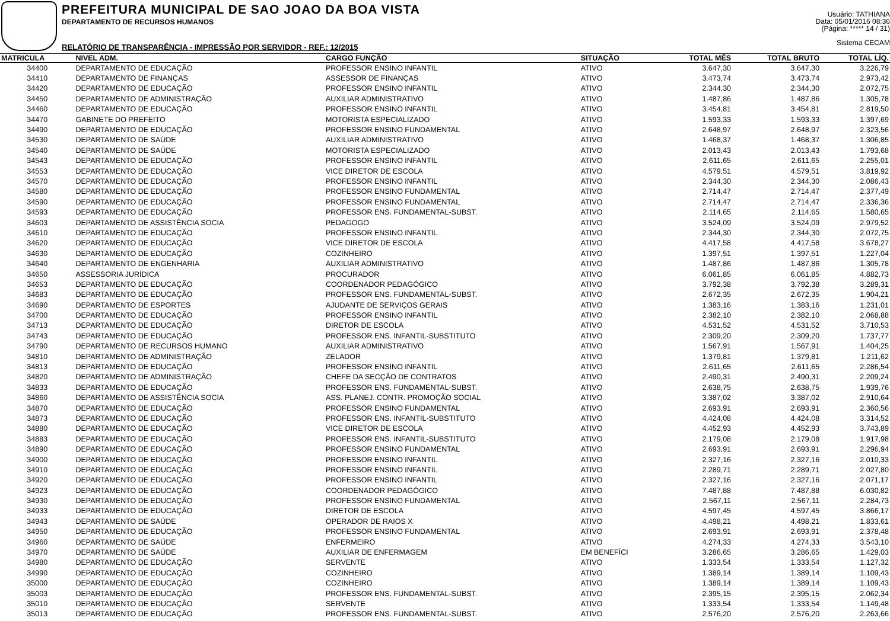PREFEITURA MUNICIPAL DE SAO JOAO DA BOA VISTA
DEPARTAMENTO DE RECURSOS HUMANOS
RELATÓRIO DE TRANSPARÊNCIA - IMPRESSÃO POR SERVIDOR - REF.: 12/2015
Usuário: TATHIANA
Data: 05/01/2016 08:36
(Página: ***** 14 / 31)
Sistema CECAM
| MATRICULA | NIVEL ADM. | CARGO FUNÇÃO | SITUAÇÃO | TOTAL MÊS | TOTAL BRUTO | TOTAL LÍQ. |
| --- | --- | --- | --- | --- | --- | --- |
| 34400 | DEPARTAMENTO DE EDUCAÇÃO | PROFESSOR ENSINO INFANTIL | ATIVO | 3.647,30 | 3.647,30 | 3.226,79 |
| 34410 | DEPARTAMENTO DE FINANÇAS | ASSESSOR DE FINANÇAS | ATIVO | 3.473,74 | 3.473,74 | 2.973,42 |
| 34420 | DEPARTAMENTO DE EDUCAÇÃO | PROFESSOR ENSINO INFANTIL | ATIVO | 2.344,30 | 2.344,30 | 2.072,75 |
| 34450 | DEPARTAMENTO DE ADMINISTRAÇÃO | AUXILIAR ADMINISTRATIVO | ATIVO | 1.487,86 | 1.487,86 | 1.305,78 |
| 34460 | DEPARTAMENTO DE EDUCAÇÃO | PROFESSOR ENSINO INFANTIL | ATIVO | 3.454,81 | 3.454,81 | 2.819,50 |
| 34470 | GABINETE DO PREFEITO | MOTORISTA ESPECIALIZADO | ATIVO | 1.593,33 | 1.593,33 | 1.397,69 |
| 34490 | DEPARTAMENTO DE EDUCAÇÃO | PROFESSOR ENSINO FUNDAMENTAL | ATIVO | 2.648,97 | 2.648,97 | 2.323,56 |
| 34530 | DEPARTAMENTO DE SAÚDE | AUXILIAR ADMINISTRATIVO | ATIVO | 1.468,37 | 1.468,37 | 1.306,85 |
| 34540 | DEPARTAMENTO DE SAÚDE | MOTORISTA ESPECIALIZADO | ATIVO | 2.013,43 | 2.013,43 | 1.793,68 |
| 34543 | DEPARTAMENTO DE EDUCAÇÃO | PROFESSOR ENSINO INFANTIL | ATIVO | 2.611,65 | 2.611,65 | 2.255,01 |
| 34553 | DEPARTAMENTO DE EDUCAÇÃO | VICE DIRETOR DE ESCOLA | ATIVO | 4.579,51 | 4.579,51 | 3.819,92 |
| 34570 | DEPARTAMENTO DE EDUCAÇÃO | PROFESSOR ENSINO INFANTIL | ATIVO | 2.344,30 | 2.344,30 | 2.086,43 |
| 34580 | DEPARTAMENTO DE EDUCAÇÃO | PROFESSOR ENSINO FUNDAMENTAL | ATIVO | 2.714,47 | 2.714,47 | 2.377,49 |
| 34590 | DEPARTAMENTO DE EDUCAÇÃO | PROFESSOR ENSINO FUNDAMENTAL | ATIVO | 2.714,47 | 2.714,47 | 2.336,36 |
| 34593 | DEPARTAMENTO DE EDUCAÇÃO | PROFESSOR ENS. FUNDAMENTAL-SUBST. | ATIVO | 2.114,65 | 2.114,65 | 1.580,65 |
| 34603 | DEPARTAMENTO DE ASSISTÊNCIA SOCIA | PEDAGOGO | ATIVO | 3.524,09 | 3.524,09 | 2.979,52 |
| 34610 | DEPARTAMENTO DE EDUCAÇÃO | PROFESSOR ENSINO INFANTIL | ATIVO | 2.344,30 | 2.344,30 | 2.072,75 |
| 34620 | DEPARTAMENTO DE EDUCAÇÃO | VICE DIRETOR DE ESCOLA | ATIVO | 4.417,58 | 4.417,58 | 3.678,27 |
| 34630 | DEPARTAMENTO DE EDUCAÇÃO | COZINHEIRO | ATIVO | 1.397,51 | 1.397,51 | 1.227,04 |
| 34640 | DEPARTAMENTO DE ENGENHARIA | AUXILIAR ADMINISTRATIVO | ATIVO | 1.487,86 | 1.487,86 | 1.305,78 |
| 34650 | ASSESSORIA JURÍDICA | PROCURADOR | ATIVO | 6.061,85 | 6.061,85 | 4.882,73 |
| 34653 | DEPARTAMENTO DE EDUCAÇÃO | COORDENADOR PEDAGÓGICO | ATIVO | 3.792,38 | 3.792,38 | 3.289,31 |
| 34683 | DEPARTAMENTO DE EDUCAÇÃO | PROFESSOR ENS. FUNDAMENTAL-SUBST. | ATIVO | 2.672,35 | 2.672,35 | 1.904,21 |
| 34690 | DEPARTAMENTO DE ESPORTES | AJUDANTE DE SERVIÇOS GERAIS | ATIVO | 1.383,16 | 1.383,16 | 1.231,01 |
| 34700 | DEPARTAMENTO DE EDUCAÇÃO | PROFESSOR ENSINO INFANTIL | ATIVO | 2.382,10 | 2.382,10 | 2.068,88 |
| 34713 | DEPARTAMENTO DE EDUCAÇÃO | DIRETOR DE ESCOLA | ATIVO | 4.531,52 | 4.531,52 | 3.710,53 |
| 34743 | DEPARTAMENTO DE EDUCAÇÃO | PROFESSOR ENS. INFANTIL-SUBSTITUTO | ATIVO | 2.309,20 | 2.309,20 | 1.737,77 |
| 34790 | DEPARTAMENTO DE RECURSOS HUMANO | AUXILIAR ADMINISTRATIVO | ATIVO | 1.567,91 | 1.567,91 | 1.404,25 |
| 34810 | DEPARTAMENTO DE ADMINISTRAÇÃO | ZELADOR | ATIVO | 1.379,81 | 1.379,81 | 1.211,62 |
| 34813 | DEPARTAMENTO DE EDUCAÇÃO | PROFESSOR ENSINO INFANTIL | ATIVO | 2.611,65 | 2.611,65 | 2.286,54 |
| 34820 | DEPARTAMENTO DE ADMINISTRAÇÃO | CHEFE DA SECÇÃO DE CONTRATOS | ATIVO | 2.490,31 | 2.490,31 | 2.209,24 |
| 34833 | DEPARTAMENTO DE EDUCAÇÃO | PROFESSOR ENS. FUNDAMENTAL-SUBST. | ATIVO | 2.638,75 | 2.638,75 | 1.939,76 |
| 34860 | DEPARTAMENTO DE ASSISTÊNCIA SOCIA | ASS. PLANEJ. CONTR. PROMOÇÃO SOCIAL | ATIVO | 3.387,02 | 3.387,02 | 2.910,64 |
| 34870 | DEPARTAMENTO DE EDUCAÇÃO | PROFESSOR ENSINO FUNDAMENTAL | ATIVO | 2.693,91 | 2.693,91 | 2.360,56 |
| 34873 | DEPARTAMENTO DE EDUCAÇÃO | PROFESSOR ENS. INFANTIL-SUBSTITUTO | ATIVO | 4.424,08 | 4.424,08 | 3.314,52 |
| 34880 | DEPARTAMENTO DE EDUCAÇÃO | VICE DIRETOR DE ESCOLA | ATIVO | 4.452,93 | 4.452,93 | 3.743,89 |
| 34883 | DEPARTAMENTO DE EDUCAÇÃO | PROFESSOR ENS. INFANTIL-SUBSTITUTO | ATIVO | 2.179,08 | 2.179,08 | 1.917,98 |
| 34890 | DEPARTAMENTO DE EDUCAÇÃO | PROFESSOR ENSINO FUNDAMENTAL | ATIVO | 2.693,91 | 2.693,91 | 2.296,94 |
| 34900 | DEPARTAMENTO DE EDUCAÇÃO | PROFESSOR ENSINO INFANTIL | ATIVO | 2.327,16 | 2.327,16 | 2.010,33 |
| 34910 | DEPARTAMENTO DE EDUCAÇÃO | PROFESSOR ENSINO INFANTIL | ATIVO | 2.289,71 | 2.289,71 | 2.027,80 |
| 34920 | DEPARTAMENTO DE EDUCAÇÃO | PROFESSOR ENSINO INFANTIL | ATIVO | 2.327,16 | 2.327,16 | 2.071,17 |
| 34923 | DEPARTAMENTO DE EDUCAÇÃO | COORDENADOR PEDAGÓGICO | ATIVO | 7.487,88 | 7.487,88 | 6.030,82 |
| 34930 | DEPARTAMENTO DE EDUCAÇÃO | PROFESSOR ENSINO FUNDAMENTAL | ATIVO | 2.567,11 | 2.567,11 | 2.284,73 |
| 34933 | DEPARTAMENTO DE EDUCAÇÃO | DIRETOR DE ESCOLA | ATIVO | 4.597,45 | 4.597,45 | 3.866,17 |
| 34943 | DEPARTAMENTO DE SAÚDE | OPERADOR DE RAIOS X | ATIVO | 4.498,21 | 4.498,21 | 1.833,61 |
| 34950 | DEPARTAMENTO DE EDUCAÇÃO | PROFESSOR ENSINO FUNDAMENTAL | ATIVO | 2.693,91 | 2.693,91 | 2.378,48 |
| 34960 | DEPARTAMENTO DE SAÚDE | ENFERMEIRO | ATIVO | 4.274,33 | 4.274,33 | 3.543,10 |
| 34970 | DEPARTAMENTO DE SAÚDE | AUXILIAR DE ENFERMAGEM | EM BENEFÍCI | 3.286,65 | 3.286,65 | 1.429,03 |
| 34980 | DEPARTAMENTO DE EDUCAÇÃO | SERVENTE | ATIVO | 1.333,54 | 1.333,54 | 1.127,32 |
| 34990 | DEPARTAMENTO DE EDUCAÇÃO | COZINHEIRO | ATIVO | 1.389,14 | 1.389,14 | 1.109,43 |
| 35000 | DEPARTAMENTO DE EDUCAÇÃO | COZINHEIRO | ATIVO | 1.389,14 | 1.389,14 | 1.109,43 |
| 35003 | DEPARTAMENTO DE EDUCAÇÃO | PROFESSOR ENS. FUNDAMENTAL-SUBST. | ATIVO | 2.395,15 | 2.395,15 | 2.062,34 |
| 35010 | DEPARTAMENTO DE EDUCAÇÃO | SERVENTE | ATIVO | 1.333,54 | 1.333,54 | 1.149,48 |
| 35013 | DEPARTAMENTO DE EDUCAÇÃO | PROFESSOR ENS. FUNDAMENTAL-SUBST. | ATIVO | 2.576,20 | 2.576,20 | 2.263,66 |